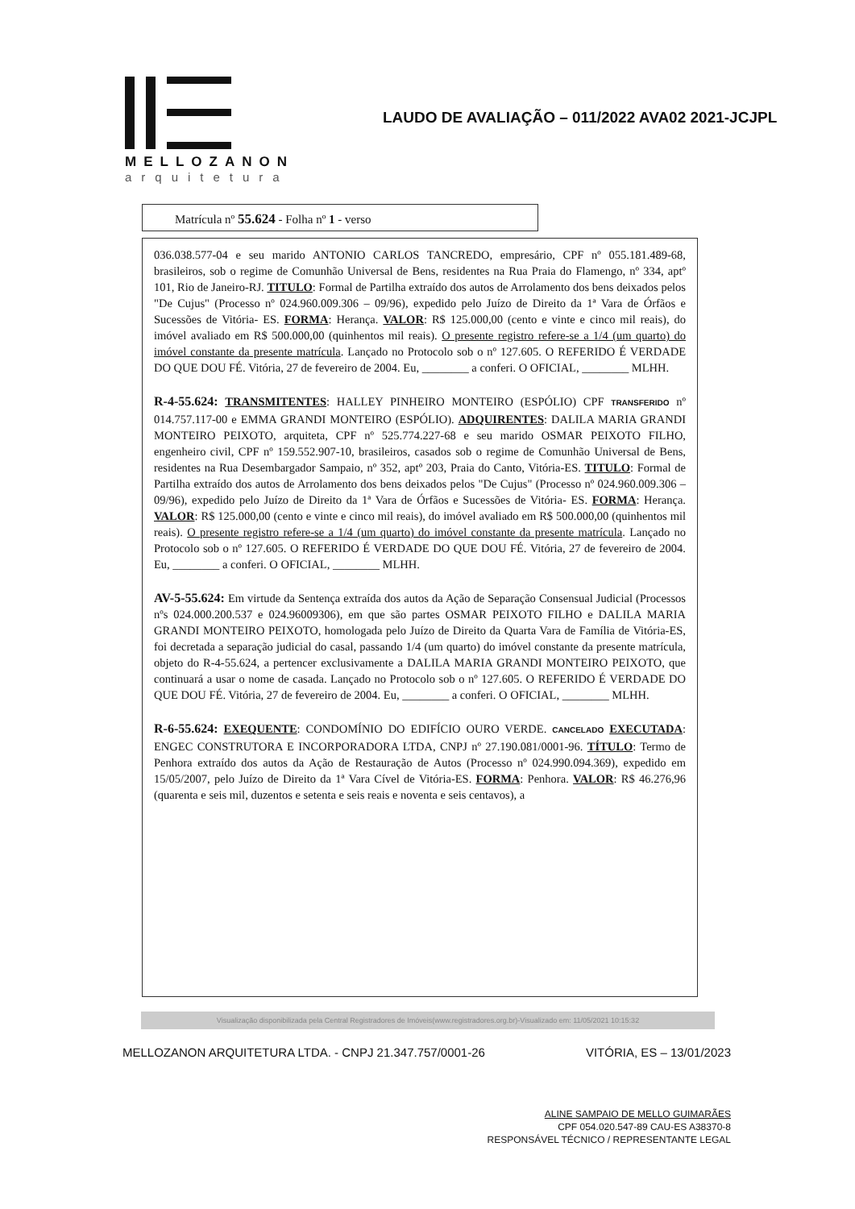MELLOZANON
arquitetura
LAUDO DE AVALIAÇÃO – 011/2022 AVA02 2021-JCJPL
Matrícula nº 55.624 - Folha nº 1 - verso
036.038.577-04 e seu marido ANTONIO CARLOS TANCREDO, empresário, CPF nº 055.181.489-68, brasileiros, sob o regime de Comunhão Universal de Bens, residentes na Rua Praia do Flamengo, nº 334, aptº 101, Rio de Janeiro-RJ. TITULO: Formal de Partilha extraído dos autos de Arrolamento dos bens deixados pelos "De Cujus" (Processo nº 024.960.009.306 – 09/96), expedido pelo Juízo de Direito da 1ª Vara de Órfãos e Sucessões de Vitória- ES. FORMA: Herança. VALOR: R$ 125.000,00 (cento e vinte e cinco mil reais), do imóvel avaliado em R$ 500.000,00 (quinhentos mil reais). O presente registro refere-se a 1/4 (um quarto) do imóvel constante da presente matrícula. Lançado no Protocolo sob o nº 127.605. O REFERIDO É VERDADE DO QUE DOU FÉ. Vitória, 27 de fevereiro de 2004. Eu, ________ a conferi. O OFICIAL, ________ MLHH.
R-4-55.624: TRANSMITENTES: HALLEY PINHEIRO MONTEIRO (ESPÓLIO) CPF TRANSFERIDO nº 014.757.117-00 e EMMA GRANDI MONTEIRO (ESPÓLIO). ADQUIRENTES: DALILA MARIA GRANDI MONTEIRO PEIXOTO, arquiteta, CPF nº 525.774.227-68 e seu marido OSMAR PEIXOTO FILHO, engenheiro civil, CPF nº 159.552.907-10, brasileiros, casados sob o regime de Comunhão Universal de Bens, residentes na Rua Desembargador Sampaio, nº 352, aptº 203, Praia do Canto, Vitória-ES. TITULO: Formal de Partilha extraído dos autos de Arrolamento dos bens deixados pelos "De Cujus" (Processo nº 024.960.009.306 – 09/96), expedido pelo Juízo de Direito da 1ª Vara de Órfãos e Sucessões de Vitória- ES. FORMA: Herança. VALOR: R$ 125.000,00 (cento e vinte e cinco mil reais), do imóvel avaliado em R$ 500.000,00 (quinhentos mil reais). O presente registro refere-se a 1/4 (um quarto) do imóvel constante da presente matrícula. Lançado no Protocolo sob o nº 127.605. O REFERIDO É VERDADE DO QUE DOU FÉ. Vitória, 27 de fevereiro de 2004. Eu, ________ a conferi. O OFICIAL, ________ MLHH.
AV-5-55.624: Em virtude da Sentença extraída dos autos da Ação de Separação Consensual Judicial (Processos nºs 024.000.200.537 e 024.96009306), em que são partes OSMAR PEIXOTO FILHO e DALILA MARIA GRANDI MONTEIRO PEIXOTO, homologada pelo Juízo de Direito da Quarta Vara de Família de Vitória-ES, foi decretada a separação judicial do casal, passando 1/4 (um quarto) do imóvel constante da presente matrícula, objeto do R-4-55.624, a pertencer exclusivamente a DALILA MARIA GRANDI MONTEIRO PEIXOTO, que continuará a usar o nome de casada. Lançado no Protocolo sob o nº 127.605. O REFERIDO É VERDADE DO QUE DOU FÉ. Vitória, 27 de fevereiro de 2004. Eu, ________ a conferi. O OFICIAL, ________ MLHH.
R-6-55.624: EXEQUENTE: CONDOMÍNIO DO EDIFÍCIO OURO VERDE. CANCELADO EXECUTADA: ENGEC CONSTRUTORA E INCORPORADORA LTDA, CNPJ nº 27.190.081/0001-96. TÍTULO: Termo de Penhora extraído dos autos da Ação de Restauração de Autos (Processo nº 024.990.094.369), expedido em 15/05/2007, pelo Juízo de Direito da 1ª Vara Cível de Vitória-ES. FORMA: Penhora. VALOR: R$ 46.276,96 (quarenta e seis mil, duzentos e setenta e seis reais e noventa e seis centavos), a
Visualização disponibilizada pela Central Registradores de Imóveis(www.registradores.org.br)-Visualizado em: 11/05/2021 10:15:32
MELLOZANON ARQUITETURA LTDA. - CNPJ 21.347.757/0001-26 VITÓRIA, ES – 13/01/2023
ALINE SAMPAIO DE MELLO GUIMARÃES
CPF 054.020.547-89 CAU-ES A38370-8
RESPONSÁVEL TÉCNICO / REPRESENTANTE LEGAL